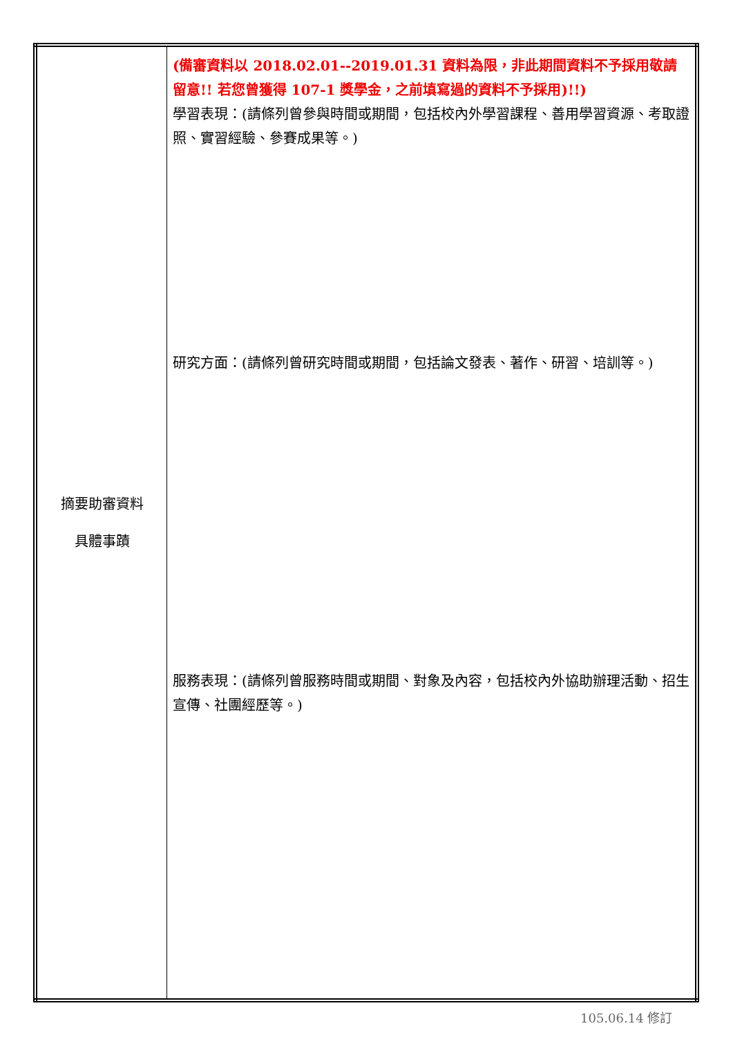| 摘要助審資料 具體事蹟 | (備審資料以 2018.02.01--2019.01.31 資料為限，非此期間資料不予採用敬請留意!! 若您曾獲得 107-1 獎學金，之前填寫過的資料不予採用)!!) 學習表現：(請條列曾參與時間或期間，包括校內外學習課程、善用學習資源、考取證照、實習經驗、參賽成果等。) 研究方面：(請條列曾研究時間或期間，包括論文發表、著作、研習、培訓等。) 服務表現：(請條列曾服務時間或期間、對象及內容，包括校內外協助辦理活動、招生宣傳、社團經歷等。) |
105.06.14 修訂